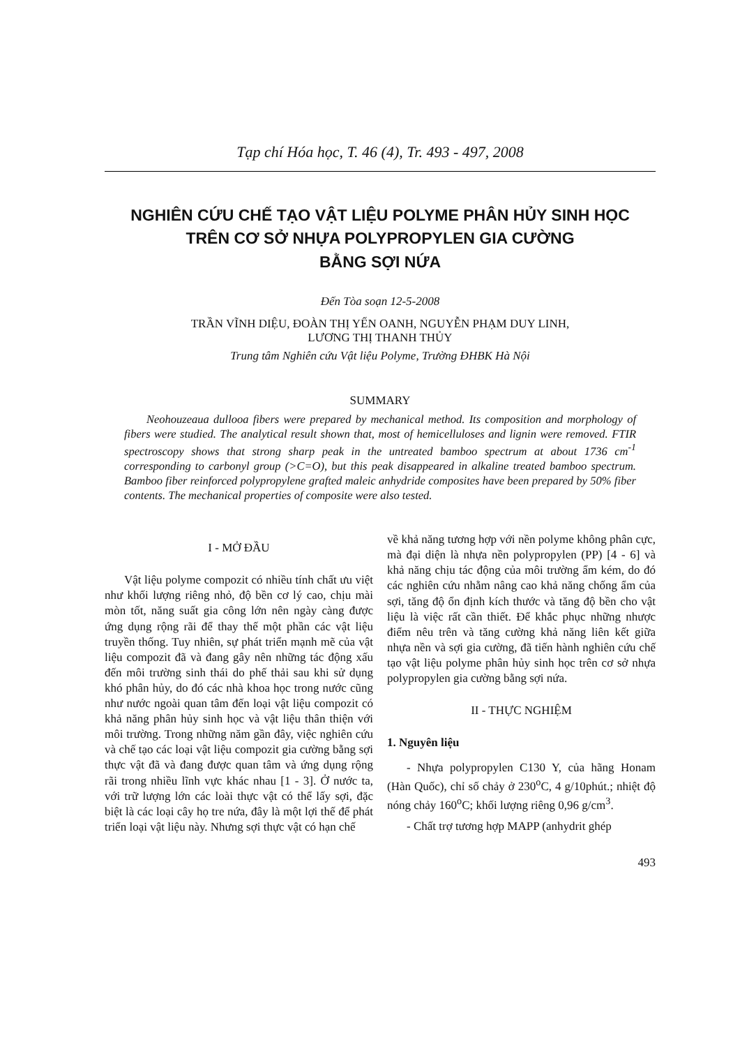Tạp chí Hóa học, T. 46 (4), Tr. 493 - 497, 2008
NGHIÊN CỨU CHẾ TẠO VẬT LIỆU POLYME PHÂN HỦY SINH HỌC
TRÊN CƠ SỞ NHỰA POLYPROPYLEN GIA CƯỜNG
BẰNG SỢI NỨA
Đến Tòa soạn 12-5-2008
TRẦN VĨNH DIỆU, ĐOÀN THỊ YẾN OANH, NGUYỄN PHẠM DUY LINH,
LƯƠNG THỊ THANH THỦY
Trung tâm Nghiên cứu Vật liệu Polyme, Trường ĐHBK Hà Nội
SUMMARY
Neohouzeaua dullooa fibers were prepared by mechanical method. Its composition and morphology of fibers were studied. The analytical result shown that, most of hemicelluloses and lignin were removed. FTIR spectroscopy shows that strong sharp peak in the untreated bamboo spectrum at about 1736 cm<sup>-1</sup> corresponding to carbonyl group (>C=O), but this peak disappeared in alkaline treated bamboo spectrum. Bamboo fiber reinforced polypropylene grafted maleic anhydride composites have been prepared by 50% fiber contents. The mechanical properties of composite were also tested.
I - MỞ ĐẦU
Vật liệu polyme compozit có nhiều tính chất ưu việt như khối lượng riêng nhỏ, độ bền cơ lý cao, chịu mài mòn tốt, năng suất gia công lớn nên ngày càng được ứng dụng rộng rãi để thay thế một phần các vật liệu truyền thống. Tuy nhiên, sự phát triển mạnh mẽ của vật liệu compozit đã và đang gây nên những tác động xấu đến môi trường sinh thái do phế thải sau khi sử dụng khó phân hủy, do đó các nhà khoa học trong nước cũng như nước ngoài quan tâm đến loại vật liệu compozit có khả năng phân hủy sinh học và vật liệu thân thiện với môi trường. Trong những năm gần đây, việc nghiên cứu và chế tạo các loại vật liệu compozit gia cường bằng sợi thực vật đã và đang được quan tâm và ứng dụng rộng rãi trong nhiều lĩnh vực khác nhau [1 - 3]. Ở nước ta, với trữ lượng lớn các loài thực vật có thể lấy sợi, đặc biệt là các loại cây họ tre nứa, đây là một lợi thế để phát triển loại vật liệu này. Nhưng sợi thực vật có hạn chế
về khả năng tương hợp với nền polyme không phân cực, mà đại diện là nhựa nền polypropylen (PP) [4 - 6] và khả năng chịu tác động của môi trường ẩm kém, do đó các nghiên cứu nhằm nâng cao khả năng chống ẩm của sợi, tăng độ ổn định kích thước và tăng độ bền cho vật liệu là việc rất cần thiết. Để khắc phục những nhược điểm nêu trên và tăng cường khả năng liên kết giữa nhựa nền và sợi gia cường, đã tiến hành nghiên cứu chế tạo vật liệu polyme phân hủy sinh học trên cơ sở nhựa polypropylen gia cường bằng sợi nứa.
II - THỰC NGHIỆM
1. Nguyên liệu
- Nhựa polypropylen C130 Y, của hãng Honam (Hàn Quốc), chỉ số chảy ở 230<sup>o</sup>C, 4 g/10phút.; nhiệt độ nóng chảy 160<sup>o</sup>C; khối lượng riêng 0,96 g/cm<sup>3</sup>.
- Chất trợ tương hợp MAPP (anhydrit ghép
493